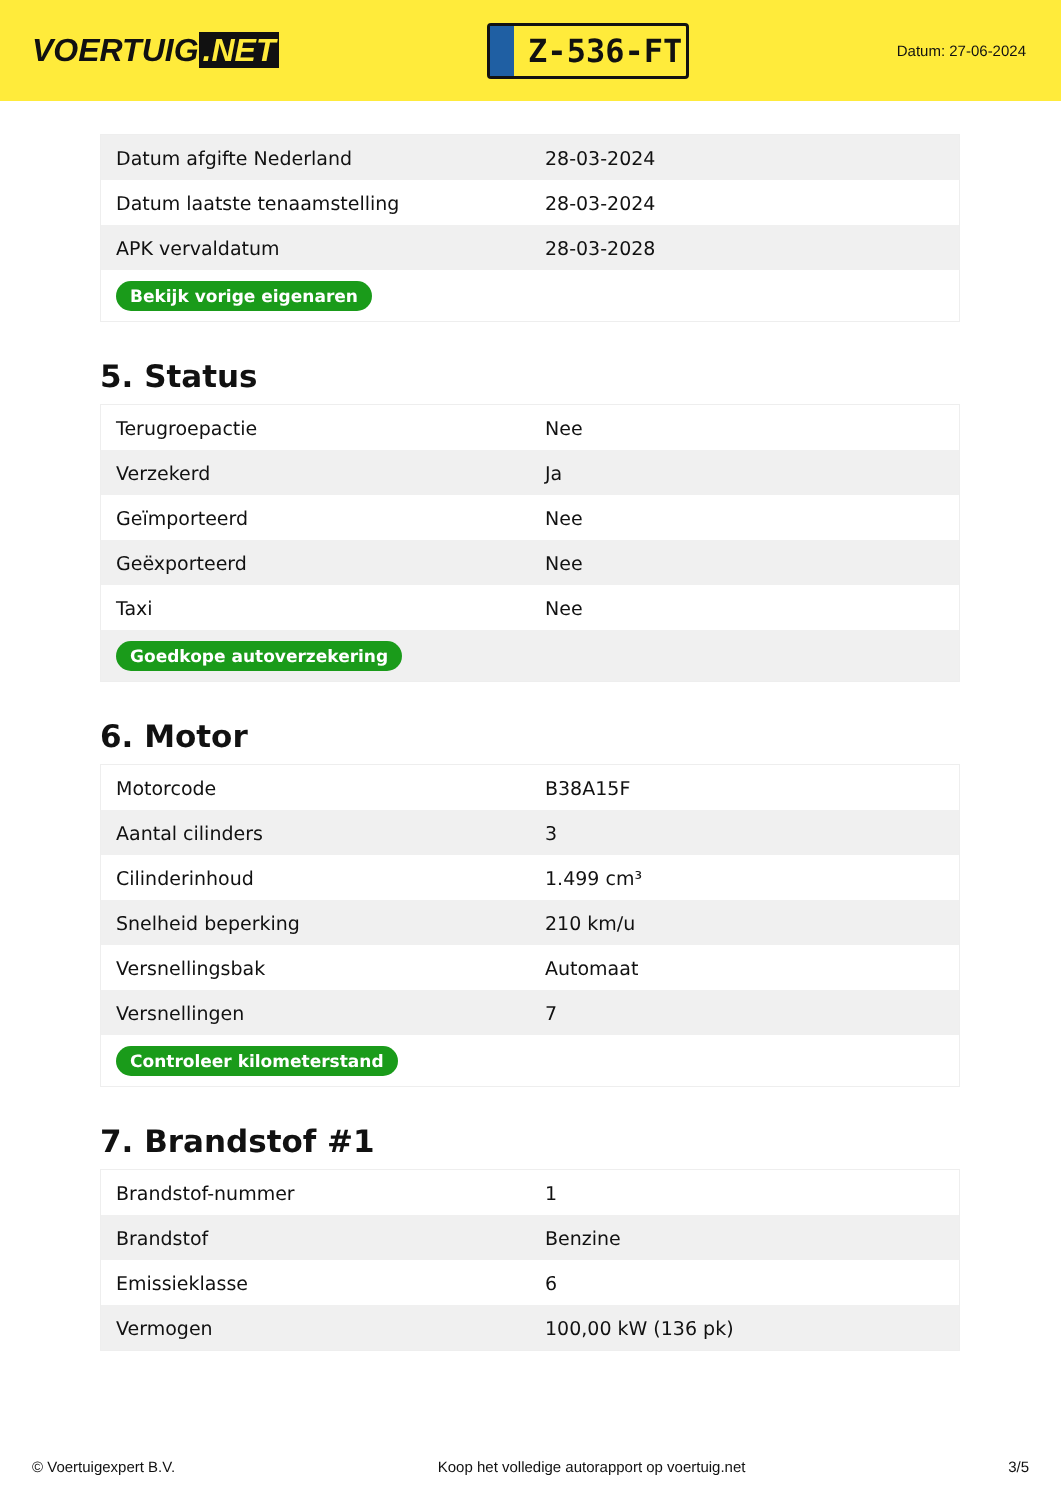VOERTUIG.NET
Z-536-FT
Datum: 27-06-2024
| Datum afgifte Nederland | 28-03-2024 |
| Datum laatste tenaamstelling | 28-03-2024 |
| APK vervaldatum | 28-03-2028 |
| Bekijk vorige eigenaren | |
5. Status
| Terugroepactie | Nee |
| Verzekerd | Ja |
| Geïmporteerd | Nee |
| Geëxporteerd | Nee |
| Taxi | Nee |
| Goedkope autoverzekering | |
6. Motor
| Motorcode | B38A15F |
| Aantal cilinders | 3 |
| Cilinderinhoud | 1.499 cm³ |
| Snelheid beperking | 210 km/u |
| Versnellingsbak | Automaat |
| Versnellingen | 7 |
| Controleer kilometerstand | |
7. Brandstof #1
| Brandstof-nummer | 1 |
| Brandstof | Benzine |
| Emissieklasse | 6 |
| Vermogen | 100,00 kW (136 pk) |
© Voertuigexpert B.V. Koop het volledige autorapport op voertuig.net 3/5